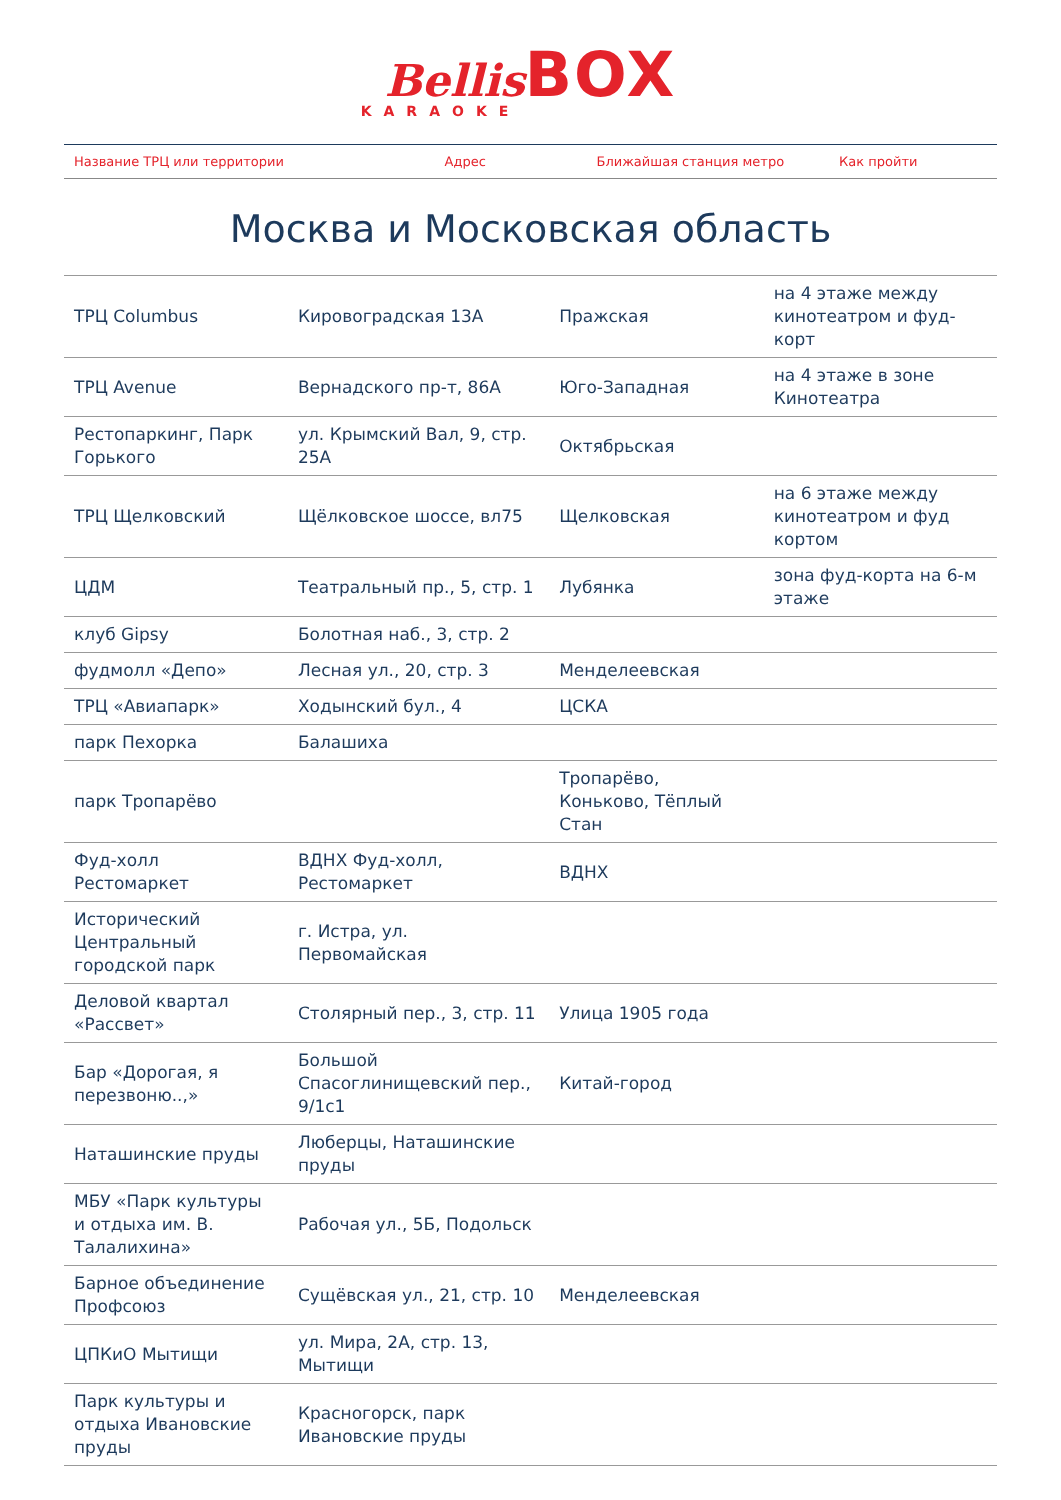Bellis BOX
KARAOKE
| Название ТРЦ или территории | Адрес | Ближайшая станция метро | Как пройти |
| --- | --- | --- | --- |
Москва и Московская область
| ТРЦ Columbus | Кировоградская 13А | Пражская | на 4 этаже между кинотеатром и фуд-корт |
| ТРЦ Avenue | Вернадского пр-т, 86А | Юго-Западная | на 4 этаже в зоне Кинотеатра |
| Рестопаркинг, Парк Горького | ул. Крымский Вал, 9, стр. 25А | Октябрьская | |
| ТРЦ Щелковский | Щёлковское шоссе, вл75 | Щелковская | на 6 этаже между кинотеатром и фуд кортом |
| ЦДМ | Театральный пр., 5, стр. 1 | Лубянка | зона фуд-корта на 6-м этаже |
| клуб Gipsy | Болотная наб., 3, стр. 2 | | |
| фудмолл «Депо» | Лесная ул., 20, стр. 3 | Менделеевская | |
| ТРЦ «Авиапарк» | Ходынский бул., 4 | ЦСКА | |
| парк Пехорка | Балашиха | | |
| парк Тропарёво | | Тропарёво, Коньково, Тёплый Стан | |
| Фуд-холл Рестомаркет | ВДНХ Фуд-холл, Рестомаркет | ВДНХ | |
| Исторический Центральный городской парк | г. Истра, ул. Первомайская | | |
| Деловой квартал «Рассвет» | Столярный пер., 3, стр. 11 | Улица 1905 года | |
| Бар «Дорогая, я перезвоню..,» | Большой Спасоглинищевский пер., 9/1с1 | Китай-город | |
| Наташинские пруды | Люберцы, Наташинские пруды | | |
| МБУ «Парк культуры и отдыха им. В. Талалихина» | Рабочая ул., 5Б, Подольск | | |
| Барное объединение Профсоюз | Сущёвская ул., 21, стр. 10 | Менделеевская | |
| ЦПКиО Мытищи | ул. Мира, 2А, стр. 13, Мытищи | | |
| Парк культуры и отдыха Ивановские пруды | Красногорск, парк Ивановские пруды | | |